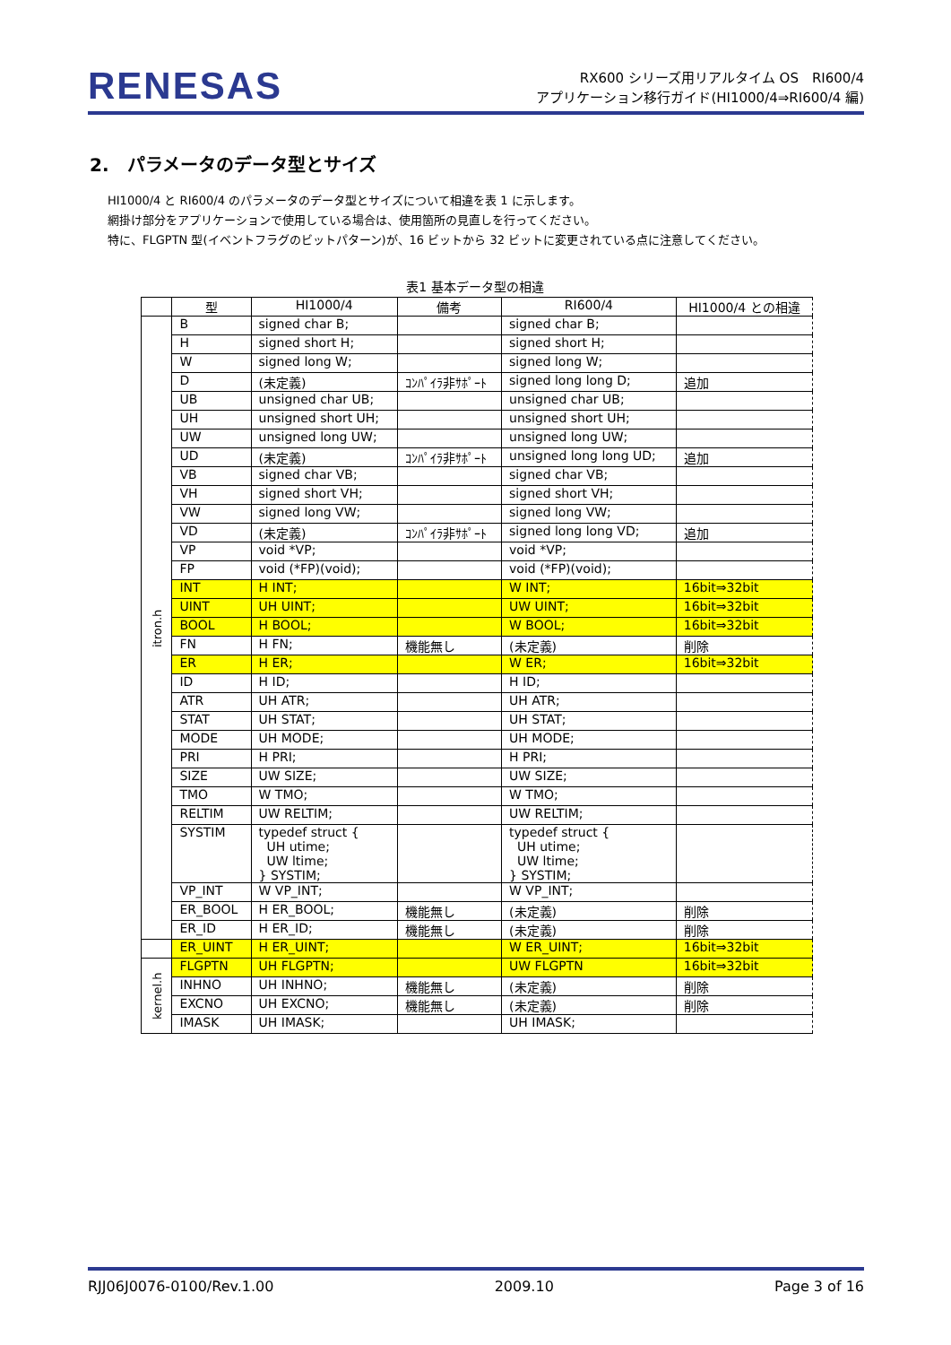RENESAS
RX600 シリーズ用リアルタイム OS　RI600/4
アプリケーション移行ガイド(HI1000/4⇒RI600/4 編)
2.　パラメータのデータ型とサイズ
HI1000/4 と RI600/4 のパラメータのデータ型とサイズについて相違を表 1 に示します。
網掛け部分をアプリケーションで使用している場合は、使用箇所の見直しを行ってください。
特に、FLGPTN 型(イベントフラグのビットパターン)が、16 ビットから 32 ビットに変更されている点に注意してください。
表1 基本データ型の相違
| | 型 | HI1000/4 | 備考 | RI600/4 | HI1000/4 との相違 |
| --- | --- | --- | --- | --- | --- |
| itron.h | B | signed char B; | | signed char B; | |
| | H | signed short H; | | signed short H; | |
| | W | signed long W; | | signed long W; | |
| | D | (未定義) | ｺﾝﾊﾟｲﾗ非ｻﾎﾟｰﾄ | signed long long D; | 追加 |
| | UB | unsigned char UB; | | unsigned char UB; | |
| | UH | unsigned short UH; | | unsigned short UH; | |
| | UW | unsigned long UW; | | unsigned long UW; | |
| | UD | (未定義) | ｺﾝﾊﾟｲﾗ非ｻﾎﾟｰﾄ | unsigned long long UD; | 追加 |
| | VB | signed char VB; | | signed char VB; | |
| | VH | signed short VH; | | signed short VH; | |
| | VW | signed long VW; | | signed long VW; | |
| | VD | (未定義) | ｺﾝﾊﾟｲﾗ非ｻﾎﾟｰﾄ | signed long long VD; | 追加 |
| | VP | void *VP; | | void *VP; | |
| | FP | void (*FP)(void); | | void (*FP)(void); | |
| | INT | H INT; | | W INT; | 16bit⇒32bit |
| | UINT | UH UINT; | | UW UINT; | 16bit⇒32bit |
| | BOOL | H BOOL; | | W BOOL; | 16bit⇒32bit |
| | FN | H FN; | 機能無し | (未定義) | 削除 |
| | ER | H ER; | | W ER; | 16bit⇒32bit |
| | ID | H ID; | | H ID; | |
| | ATR | UH ATR; | | UH ATR; | |
| | STAT | UH STAT; | | UH STAT; | |
| | MODE | UH MODE; | | UH MODE; | |
| | PRI | H PRI; | | H PRI; | |
| | SIZE | UW SIZE; | | UW SIZE; | |
| | TMO | W TMO; | | W TMO; | |
| | RELTIM | UW RELTIM; | | UW RELTIM; | |
| | SYSTIM | typedef struct { UH utime; UW ltime; } SYSTIM; | | typedef struct { UH utime; UW ltime; } SYSTIM; | |
| | VP_INT | W VP_INT; | | W VP_INT; | |
| | ER_BOOL | H ER_BOOL; | 機能無し | (未定義) | 削除 |
| | ER_ID | H ER_ID; | 機能無し | (未定義) | 削除 |
| | ER_UINT | H ER_UINT; | | W ER_UINT; | 16bit⇒32bit |
| kernel.h | FLGPTN | UH FLGPTN; | | UW FLGPTN | 16bit⇒32bit |
| | INHNO | UH INHNO; | 機能無し | (未定義) | 削除 |
| | EXCNO | UH EXCNO; | 機能無し | (未定義) | 削除 |
| | IMASK | UH IMASK; | | UH IMASK; | |
RJJ06J0076-0100/Rev.1.00 2009.10 Page 3 of 16